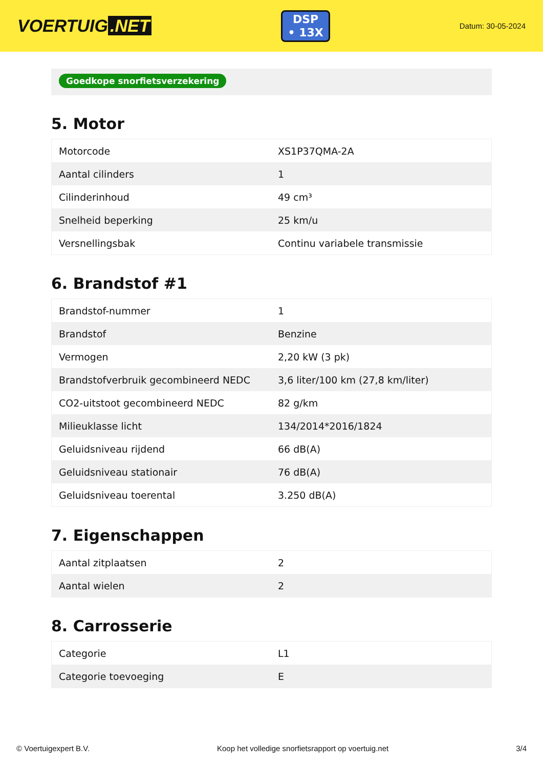VOERTUIG.NET
DSP
• 13X
Datum: 30-05-2024
Goedkope snorfietsverzekering
5. Motor
| Motorcode | XS1P37QMA-2A |
| Aantal cilinders | 1 |
| Cilinderinhoud | 49 cm³ |
| Snelheid beperking | 25 km/u |
| Versnellingsbak | Continu variabele transmissie |
6. Brandstof #1
| Brandstof-nummer | 1 |
| Brandstof | Benzine |
| Vermogen | 2,20 kW (3 pk) |
| Brandstofverbruik gecombineerd NEDC | 3,6 liter/100 km (27,8 km/liter) |
| CO2-uitstoot gecombineerd NEDC | 82 g/km |
| Milieuklasse licht | 134/2014*2016/1824 |
| Geluidsniveau rijdend | 66 dB(A) |
| Geluidsniveau stationair | 76 dB(A) |
| Geluidsniveau toerental | 3.250 dB(A) |
7. Eigenschappen
| Aantal zitplaatsen | 2 |
| Aantal wielen | 2 |
8. Carrosserie
| Categorie | L1 |
| Categorie toevoeging | E |
© Voertuigexpert B.V. Koop het volledige snorfietsrapport op voertuig.net 3/4